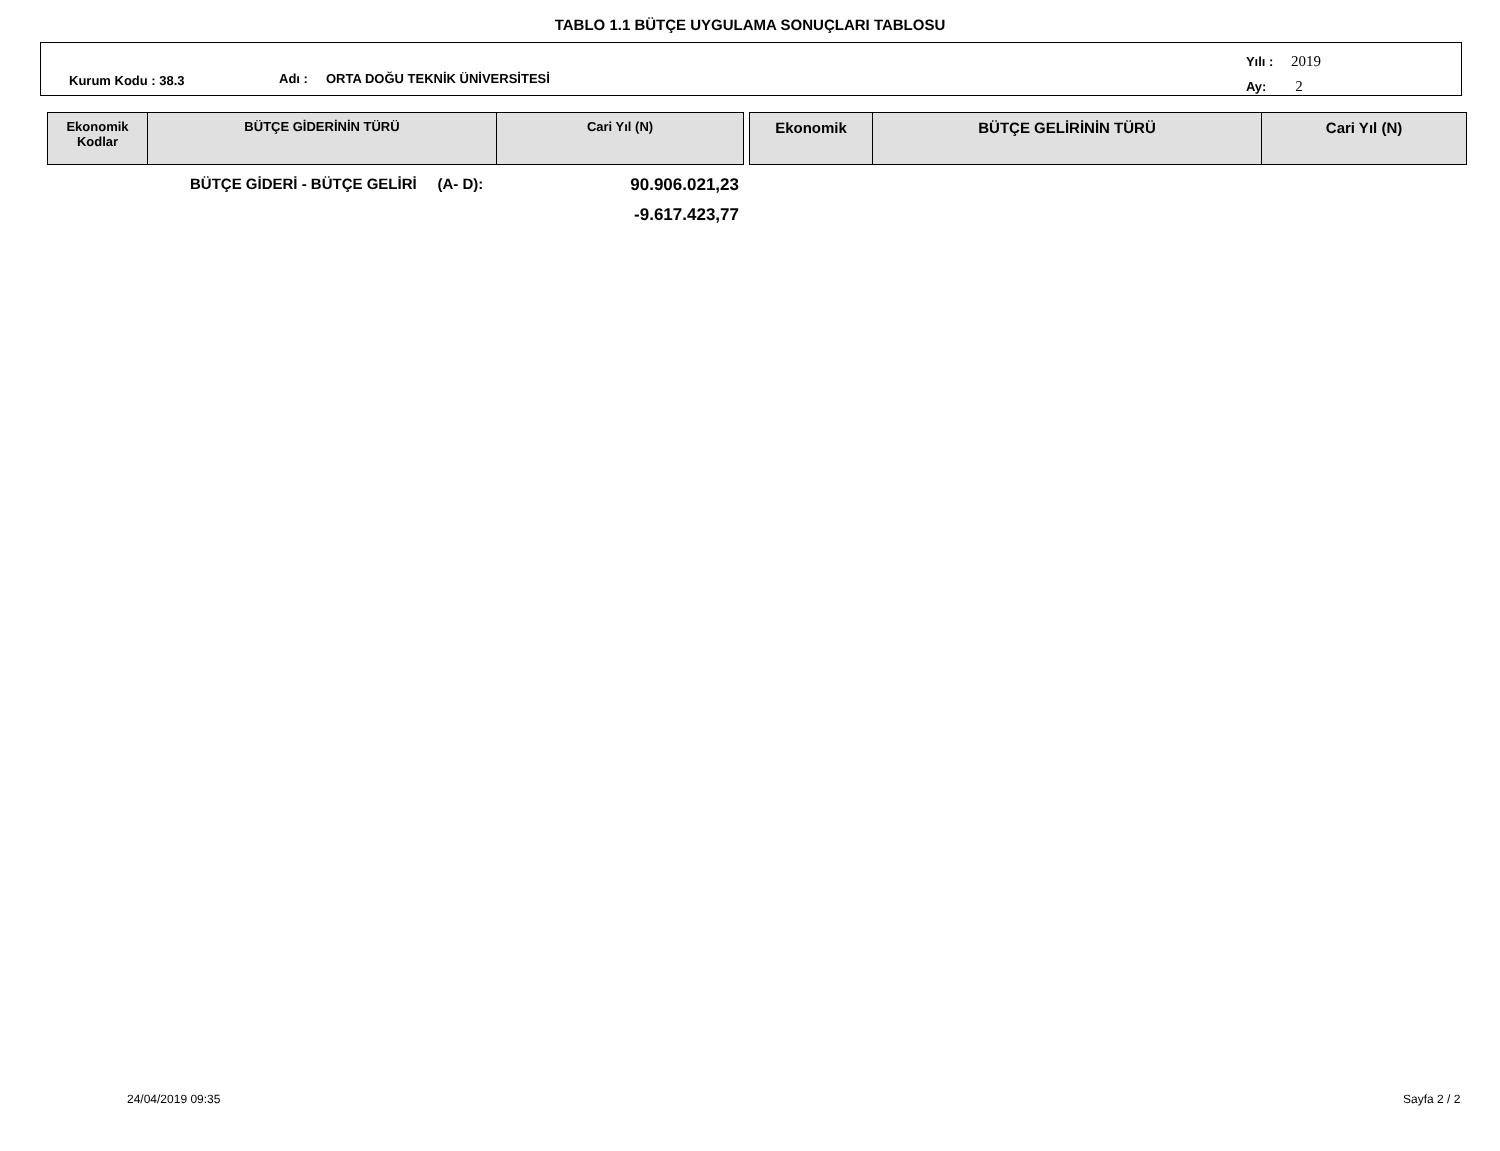TABLO 1.1 BÜTÇE UYGULAMA SONUÇLARI TABLOSU
Kurum Kodu : 38.3 Adı : ORTA DOĞU TEKNİK ÜNİVERSİTESİ
Yılı : 2019
Ay: 2
| Ekonomik Kodlar | BÜTÇE GİDERİNİN TÜRÜ | Cari Yıl (N) |
| --- | --- | --- |
| Ekonomik | BÜTÇE GELİRİNİN TÜRÜ | Cari Yıl (N) |
| --- | --- | --- |
BÜTÇE GİDERİ - BÜTÇE GELİRİ (A- D): 90.906.021,23
-9.617.423,77
24/04/2019 09:35 Sayfa 2 / 2